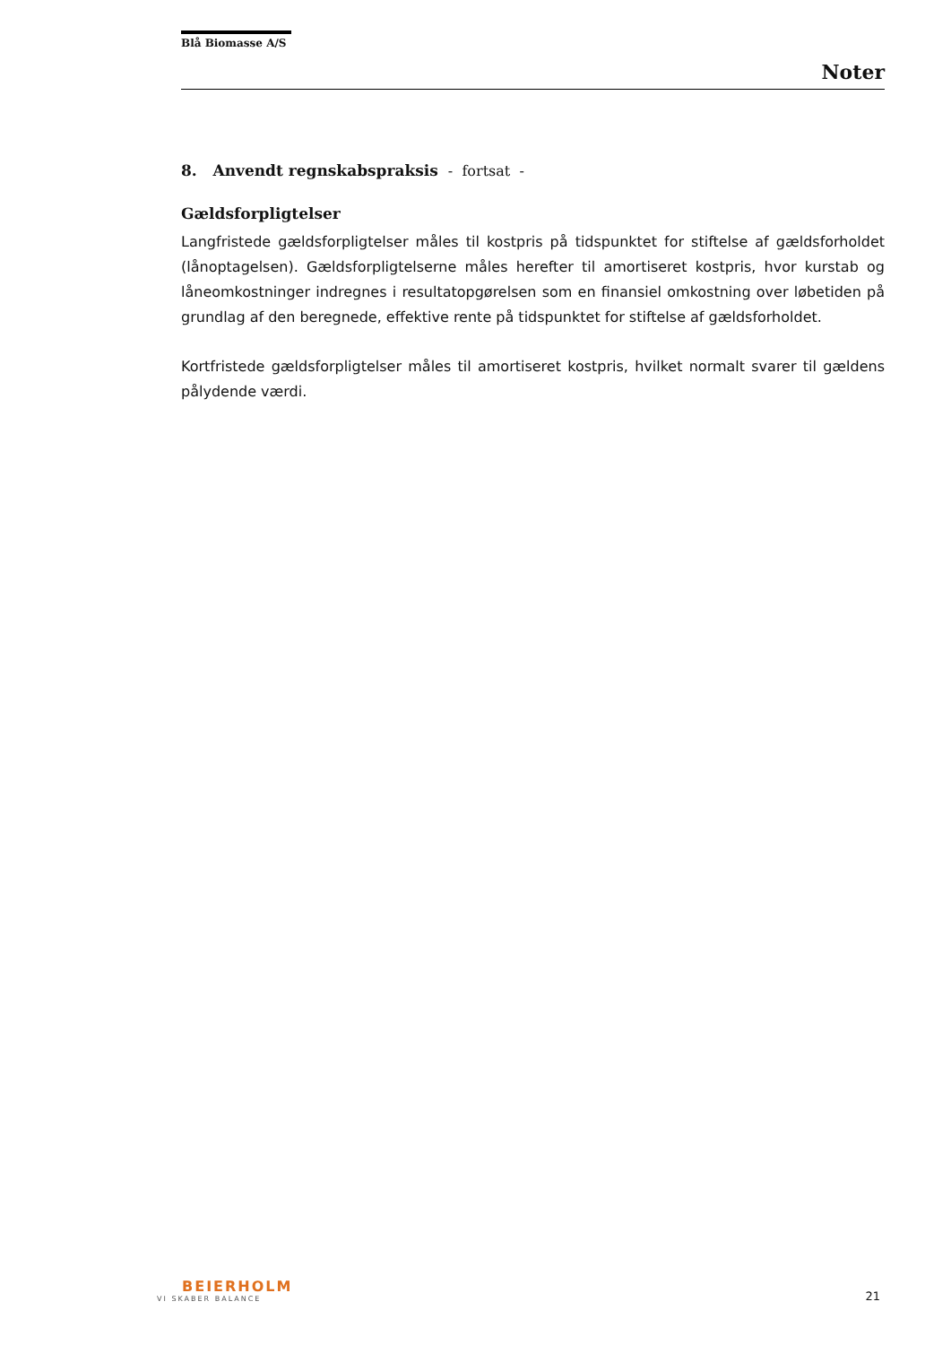Blå Biomasse A/S
Noter
8. Anvendt regnskabspraksis - fortsat -
Gældsforpligtelser
Langfristede gældsforpligtelser måles til kostpris på tidspunktet for stiftelse af gældsforholdet (lånoptagelsen). Gældsforpligtelserne måles herefter til amortiseret kostpris, hvor kurstab og låneomkostninger indregnes i resultatopgørelsen som en finansiel omkostning over løbetiden på grundlag af den beregnede, effektive rente på tidspunktet for stiftelse af gældsforholdet.
Kortfristede gældsforpligtelser måles til amortiseret kostpris, hvilket normalt svarer til gældens pålydende værdi.
BEIERHOLM
VI SKABER BALANCE
21